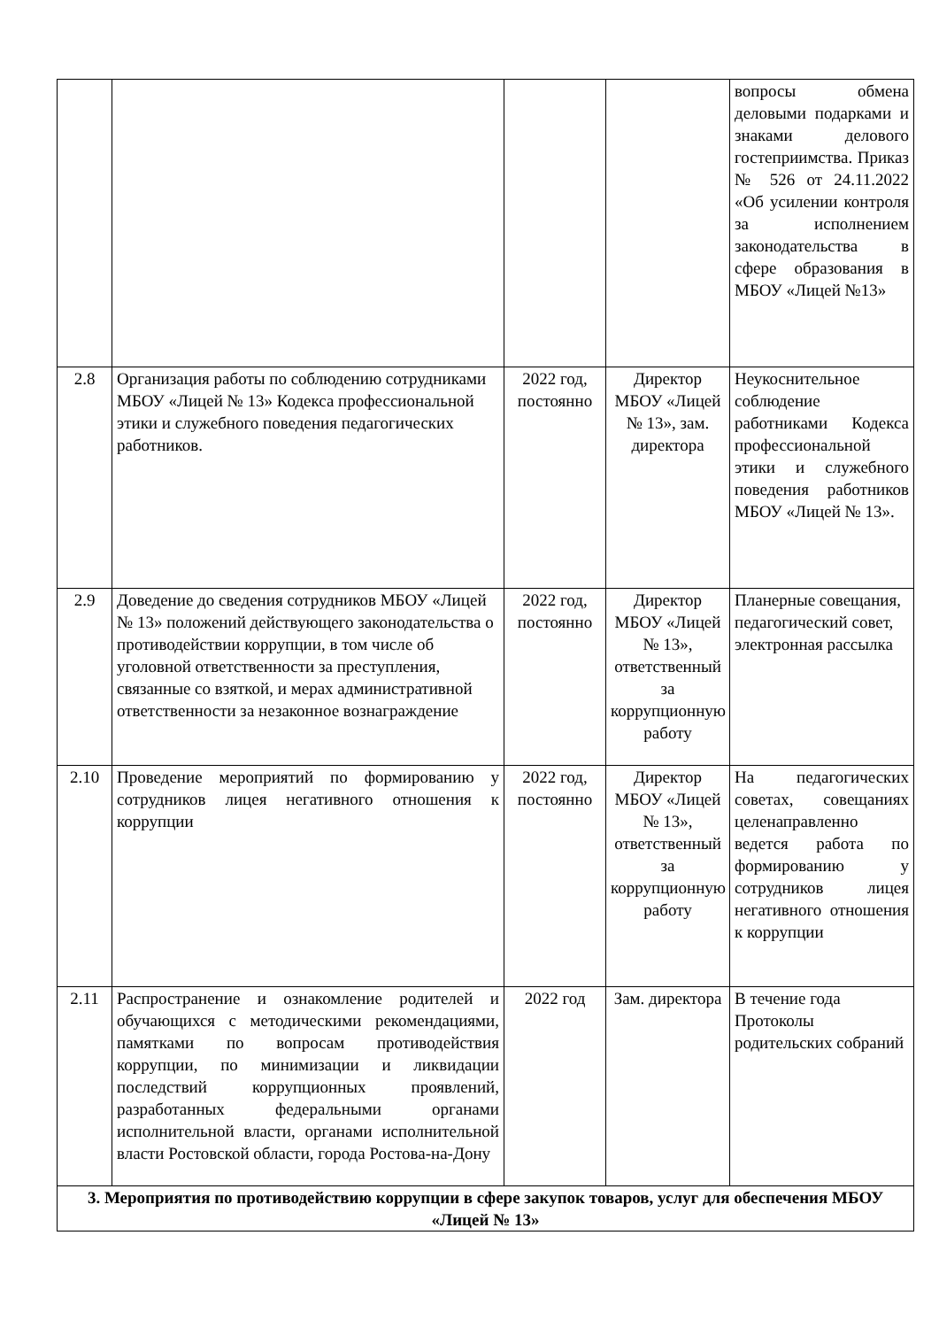| | | | | вопросы обмена деловыми подарками и знаками делового гостеприимства. Приказ № 526 от 24.11.2022 «Об усилении контроля за исполнением законодательства в сфере образования в МБОУ «Лицей №13» |
| 2.8 | Организация работы по соблюдению сотрудниками МБОУ «Лицей № 13» Кодекса профессиональной этики и служебного поведения педагогических работников. | 2022 год, постоянно | Директор МБОУ «Лицей № 13», зам. директора | Неукоснительное соблюдение работниками Кодекса профессиональной этики и служебного поведения работников МБОУ «Лицей № 13». |
| 2.9 | Доведение до сведения сотрудников МБОУ «Лицей № 13» положений действующего законодательства о противодействии коррупции, в том числе об уголовной ответственности за преступления, связанные со взяткой, и мерах административной ответственности за незаконное вознаграждение | 2022 год, постоянно | Директор МБОУ «Лицей № 13», ответственный за коррупционную работу | Планерные совещания, педагогический совет, электронная рассылка |
| 2.10 | Проведение мероприятий по формированию у сотрудников лицея негативного отношения к коррупции | 2022 год, постоянно | Директор МБОУ «Лицей № 13», ответственный за коррупционную работу | На педагогических советах, совещаниях целенаправленно ведется работа по формированию у сотрудников лицея негативного отношения к коррупции |
| 2.11 | Распространение и ознакомление родителей и обучающихся с методическими рекомендациями, памятками по вопросам противодействия коррупции, по минимизации и ликвидации последствий коррупционных проявлений, разработанных федеральными органами исполнительной власти, органами исполнительной власти Ростовской области, города Ростова-на-Дону | 2022 год | Зам. директора | В течение года Протоколы родительских собраний |
| 3. Мероприятия по противодействию коррупции в сфере закупок товаров, услуг для обеспечения МБОУ «Лицей № 13» | | | | |